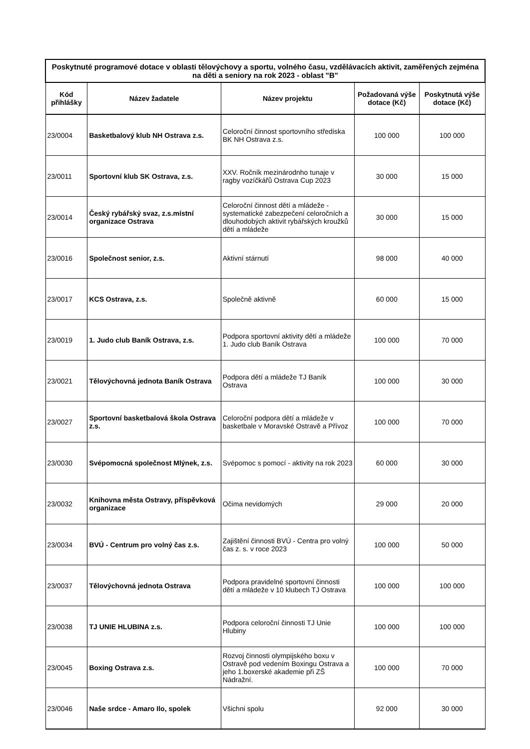| Poskytnuté programové dotace v oblasti tělovýchovy a sportu, volného času, vzdělávacích aktivit, zaměřených zejména na děti a seniory na rok 2023 - oblast "B" | | | | |
| --- | --- | --- | --- | --- |
| Kód přihlášky | Název žadatele | Název projektu | Požadovaná výše dotace (Kč) | Poskytnutá výše dotace (Kč) |
| 23/0004 | Basketbalový klub NH Ostrava z.s. | Celoroční činnost sportovního střediska BK NH Ostrava z.s. | 100 000 | 100 000 |
| 23/0011 | Sportovní klub SK Ostrava, z.s. | XXV. Ročník mezinárodnho tunaje v ragby vozíčkářů Ostrava Cup 2023 | 30 000 | 15 000 |
| 23/0014 | Český rybářský svaz, z.s.místní organizace Ostrava | Celoroční činnost dětí a mládeže - systematické zabezpečení celoročních a dlouhodobých aktivit rybářských kroužků dětí a mládeže | 30 000 | 15 000 |
| 23/0016 | Společnost senior, z.s. | Aktivní stárnutí | 98 000 | 40 000 |
| 23/0017 | KCS Ostrava, z.s. | Společně aktivně | 60 000 | 15 000 |
| 23/0019 | 1. Judo club Baník Ostrava, z.s. | Podpora sportovní aktivity dětí a mládeže 1. Judo club Baník Ostrava | 100 000 | 70 000 |
| 23/0021 | Tělovýchovná jednota Baník Ostrava | Podpora dětí a mládeže TJ Baník Ostrava | 100 000 | 30 000 |
| 23/0027 | Sportovní basketbalová škola Ostrava z.s. | Celoroční podpora dětí a mládeže v basketbale v Moravské Ostravě a Přívoz | 100 000 | 70 000 |
| 23/0030 | Svépomocná společnost Mlýnek, z.s. | Svépomoc s pomocí - aktivity na rok 2023 | 60 000 | 30 000 |
| 23/0032 | Knihovna města Ostravy, příspěvková organizace | Očima nevidomých | 29 000 | 20 000 |
| 23/0034 | BVÚ - Centrum pro volný čas z.s. | Zajištění činnosti BVÚ - Centra pro volný čas z. s. v roce 2023 | 100 000 | 50 000 |
| 23/0037 | Tělovýchovná jednota Ostrava | Podpora pravidelné sportovní činnosti dětí a mládeže v 10 klubech TJ Ostrava | 100 000 | 100 000 |
| 23/0038 | TJ UNIE HLUBINA z.s. | Podpora celoroční činnosti TJ Unie Hlubiny | 100 000 | 100 000 |
| 23/0045 | Boxing Ostrava z.s. | Rozvoj činnosti olympijského boxu v Ostravě pod vedením Boxingu Ostrava a jeho 1.boxerské akademie při ZŠ Nádražní. | 100 000 | 70 000 |
| 23/0046 | Naše srdce - Amaro Ilo, spolek | Všichni spolu | 92 000 | 30 000 |